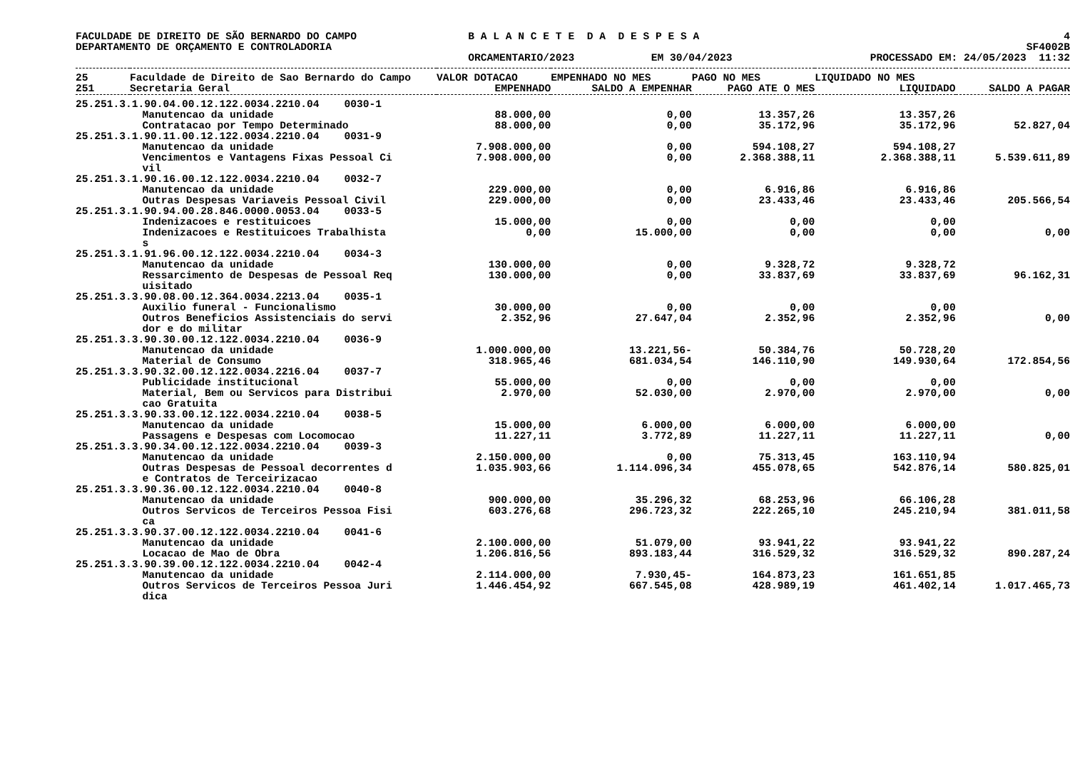| FACULDADE DE DIREITO DE SÃO BERNARDO DO CAMPO DEPARTAMENTO DE ORÇAMENTO E CONTROLADORIA | B A L A N C E T E D A D E S P E S A | | | 4 SF4002B |
| | ORCAMENTARIO/2023 | EM 30/04/2023 | PROCESSADO EM: 24/05/2023 11:32 | |
| 25 | Faculdade de Direito de Sao Bernardo do Campo | VALOR DOTACAO | EMPENHADO NO MES | PAGO NO MES | LIQUIDADO NO MES | |
| --- | --- | --- | --- | --- | --- | --- |
| 251 | Secretaria Geral | EMPENHADO | SALDO A EMPENHAR | PAGO ATE O MES | LIQUIDADO | SALDO A PAGAR |
| 25.251.3.1.90.04.00.12.122.0034.2210.04 0030-1 | | | | | | |
| | Manutencao da unidade | 88.000,00 | 0,00 | 13.357,26 | 13.357,26 | |
| | Contratacao por Tempo Determinado | 88.000,00 | 0,00 | 35.172,96 | 35.172,96 | 52.827,04 |
| 25.251.3.1.90.11.00.12.122.0034.2210.04 0031-9 | | | | | | |
| | Manutencao da unidade | 7.908.000,00 | 0,00 | 594.108,27 | 594.108,27 | |
| | Vencimentos e Vantagens Fixas Pessoal Ci vil | 7.908.000,00 | 0,00 | 2.368.388,11 | 2.368.388,11 | 5.539.611,89 |
| 25.251.3.1.90.16.00.12.122.0034.2210.04 0032-7 | | | | | | |
| | Manutencao da unidade | 229.000,00 | 0,00 | 6.916,86 | 6.916,86 | |
| | Outras Despesas Variaveis Pessoal Civil | 229.000,00 | 0,00 | 23.433,46 | 23.433,46 | 205.566,54 |
| 25.251.3.1.90.94.00.28.846.0000.0053.04 0033-5 | | | | | | |
| | Indenizacoes e restituicoes | 15.000,00 | 0,00 | 0,00 | 0,00 | |
| | Indenizacoes e Restituicoes Trabalhista s | 0,00 | 15.000,00 | 0,00 | 0,00 | 0,00 |
| 25.251.3.1.91.96.00.12.122.0034.2210.04 0034-3 | | | | | | |
| | Manutencao da unidade | 130.000,00 | 0,00 | 9.328,72 | 9.328,72 | |
| | Ressarcimento de Despesas de Pessoal Req uisitado | 130.000,00 | 0,00 | 33.837,69 | 33.837,69 | 96.162,31 |
| 25.251.3.3.90.08.00.12.364.0034.2213.04 0035-1 | | | | | | |
| | Auxilio funeral - Funcionalismo | 30.000,00 | 0,00 | 0,00 | 0,00 | |
| | Outros Beneficios Assistenciais do servi dor e do militar | 2.352,96 | 27.647,04 | 2.352,96 | 2.352,96 | 0,00 |
| 25.251.3.3.90.30.00.12.122.0034.2210.04 0036-9 | | | | | | |
| | Manutencao da unidade | 1.000.000,00 | 13.221,56- | 50.384,76 | 50.728,20 | |
| | Material de Consumo | 318.965,46 | 681.034,54 | 146.110,90 | 149.930,64 | 172.854,56 |
| 25.251.3.3.90.32.00.12.122.0034.2216.04 0037-7 | | | | | | |
| | Publicidade institucional | 55.000,00 | 0,00 | 0,00 | 0,00 | |
| | Material, Bem ou Servicos para Distribui cao Gratuita | 2.970,00 | 52.030,00 | 2.970,00 | 2.970,00 | 0,00 |
| 25.251.3.3.90.33.00.12.122.0034.2210.04 0038-5 | | | | | | |
| | Manutencao da unidade | 15.000,00 | 6.000,00 | 6.000,00 | 6.000,00 | |
| | Passagens e Despesas com Locomocao | 11.227,11 | 3.772,89 | 11.227,11 | 11.227,11 | 0,00 |
| 25.251.3.3.90.34.00.12.122.0034.2210.04 0039-3 | | | | | | |
| | Manutencao da unidade | 2.150.000,00 | 0,00 | 75.313,45 | 163.110,94 | |
| | Outras Despesas de Pessoal decorrentes d e Contratos de Terceirizacao | 1.035.903,66 | 1.114.096,34 | 455.078,65 | 542.876,14 | 580.825,01 |
| 25.251.3.3.90.36.00.12.122.0034.2210.04 0040-8 | | | | | | |
| | Manutencao da unidade | 900.000,00 | 35.296,32 | 68.253,96 | 66.106,28 | |
| | Outros Servicos de Terceiros Pessoa Fisi ca | 603.276,68 | 296.723,32 | 222.265,10 | 245.210,94 | 381.011,58 |
| 25.251.3.3.90.37.00.12.122.0034.2210.04 0041-6 | | | | | | |
| | Manutencao da unidade | 2.100.000,00 | 51.079,00 | 93.941,22 | 93.941,22 | |
| | Locacao de Mao de Obra | 1.206.816,56 | 893.183,44 | 316.529,32 | 316.529,32 | 890.287,24 |
| 25.251.3.3.90.39.00.12.122.0034.2210.04 0042-4 | | | | | | |
| | Manutencao da unidade | 2.114.000,00 | 7.930,45- | 164.873,23 | 161.651,85 | |
| | Outros Servicos de Terceiros Pessoa Juri dica | 1.446.454,92 | 667.545,08 | 428.989,19 | 461.402,14 | 1.017.465,73 |